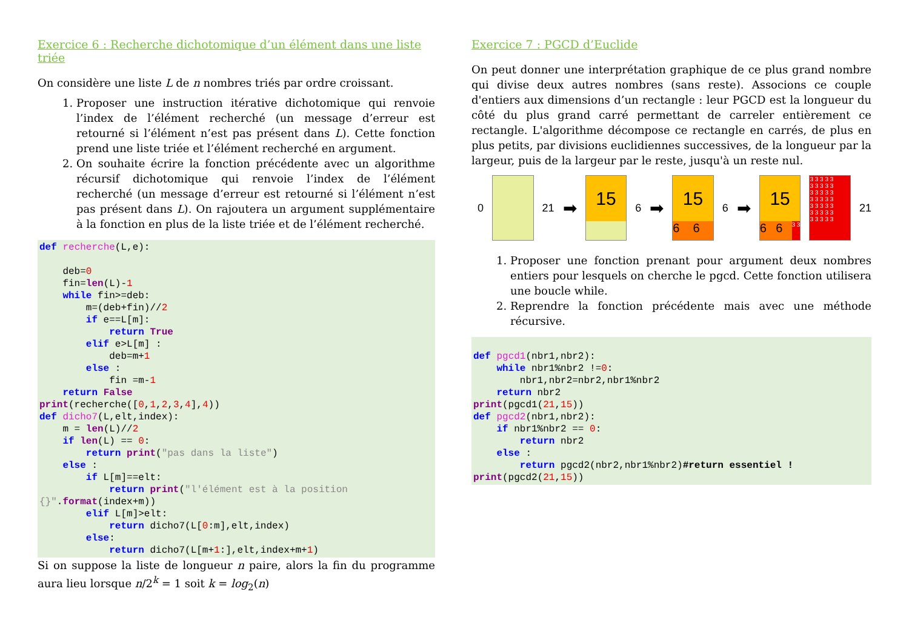Exercice 6 : Recherche dichotomique d’un élément dans une liste triée
On considère une liste L de n nombres triés par ordre croissant.
1. Proposer une instruction itérative dichotomique qui renvoie l’index de l’élément recherché (un message d’erreur est retourné si l’élément n’est pas présent dans L). Cette fonction prend une liste triée et l’élément recherché en argument.
2. On souhaite écrire la fonction précédente avec un algorithme récursif dichotomique qui renvoie l’index de l’élément recherché (un message d’erreur est retourné si l’élément n’est pas présent dans L). On rajoutera un argument supplémentaire à la fonction en plus de la liste triée et de l’élément recherché.
def recherche(L,e):

    deb=0
    fin=len(L)-1
    while fin>=deb:
        m=(deb+fin)//2
        if e==L[m]:
            return True
        elif e>L[m] :
            deb=m+1
        else :
            fin =m-1
    return False
print(recherche([0,1,2,3,4],4))
def dicho7(L,elt,index):
    m = len(L)//2
    if len(L) == 0:
        return print("pas dans la liste")
    else :
        if L[m]==elt:
            return print("l'élément est à la position {}".format(index+m))
        elif L[m]>elt:
            return dicho7(L[0:m],elt,index)
        else:
            return dicho7(L[m+1:],elt,index+m+1)
Si on suppose la liste de longueur n paire, alors la fin du programme aura lieu lorsque n/2<sup>k</sup> = 1 soit k = log<sub>2</sub>(n)
Exercice 7 : PGCD d’Euclide
On peut donner une interprétation graphique de ce plus grand nombre qui divise deux autres nombres (sans reste). Associons ce couple d'entiers aux dimensions d’un rectangle : leur PGCD est la longueur du côté du plus grand carré permettant de carreler entièrement ce rectangle. L'algorithme décompose ce rectangle en carrés, de plus en plus petits, par divisions euclidiennes successives, de la longueur par la largeur, puis de la largeur par le reste, jusqu'à un reste nul.
0 21 ➡
15
6 ➡
15
6 6
6 ➡
15
6 6 3 3
3 3 3 3 3
3 3 3 3 3
3 3 3 3 3
3 3 3 3 3
3 3 3 3 3
3 3 3 3 3
3 3 3 3 3
21
1. Proposer une fonction prenant pour argument deux nombres entiers pour lesquels on cherche le pgcd. Cette fonction utilisera une boucle while.
2. Reprendre la fonction précédente mais avec une méthode récursive.
def pgcd1(nbr1,nbr2):
    while nbr1%nbr2 !=0:
        nbr1,nbr2=nbr2,nbr1%nbr2
    return nbr2
print(pgcd1(21,15))
def pgcd2(nbr1,nbr2):
    if nbr1%nbr2 == 0:
        return nbr2
    else :
        return pgcd2(nbr2,nbr1%nbr2)#return essentiel !
print(pgcd2(21,15))